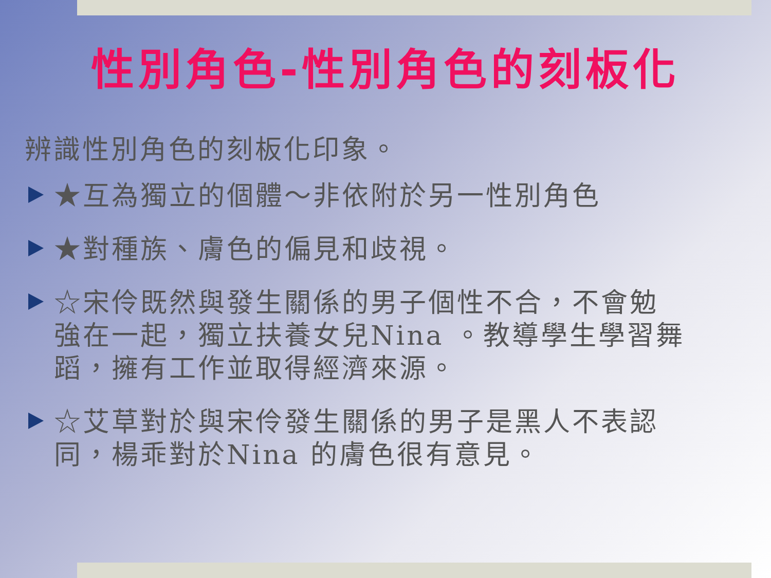性別角色-性別角色的刻板化
辨識性別角色的刻板化印象。
★互為獨立的個體～非依附於另一性別角色
★對種族、膚色的偏見和歧視。
☆宋伶既然與發生關係的男子個性不合，不會勉強在一起，獨立扶養女兒Nina 。教導學生學習舞蹈，擁有工作並取得經濟來源。
☆艾草對於與宋伶發生關係的男子是黑人不表認同，楊乖對於Nina 的膚色很有意見。